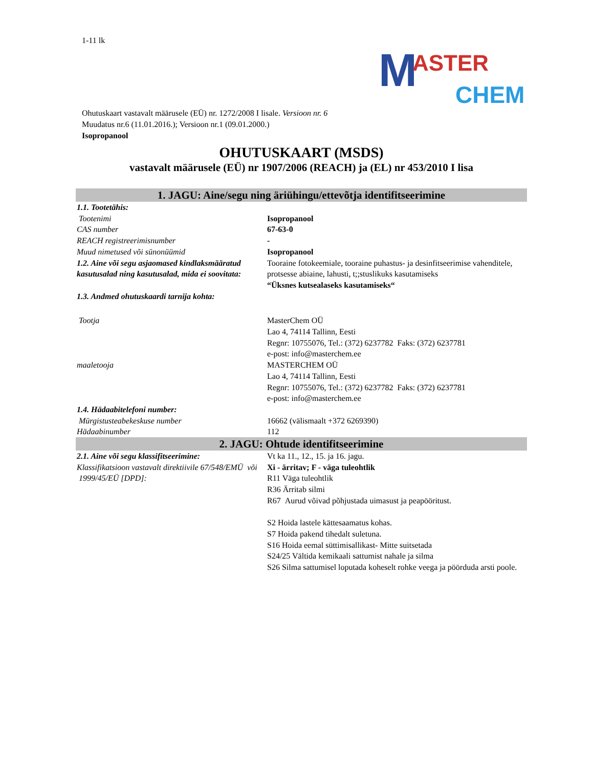M ASTER
CHEM
1-11 lk
Ohutuskaart vastavalt määrusele (EÜ) nr. 1272/2008 I lisale. Versioon nr. 6
Muudatus nr.6 (11.01.2016.); Versioon nr.1 (09.01.2000.)
Isopropanool
OHUTUSKAART (MSDS)
vastavalt määrusele (EÜ) nr 1907/2006 (REACH) ja (EL) nr 453/2010 I lisa
1. JAGU: Aine/segu ning äriühingu/ettevõtja identifitseerimine
| 1.1. Tootetähis: | |
| Tootenimi | Isopropanool |
| CAS number | 67-63-0 |
| REACH registreerimisnumber | - |
| Muud nimetused või sünonüümid | Isopropanool |
| 1.2. Aine või segu asjaomased kindlaksmääratud kasutusalad ning kasutusalad, mida ei soovitata: | Tooraine fotokeemiale, tooraine puhastus- ja desinfitseerimise vahenditele, protsesse abiaine, lahusti, t;;stuslikuks kasutamiseks “Üksnes kutsealaseks kasutamiseks“ |
| 1.3. Andmed ohutuskaardi tarnija kohta: | |
| Tootja | MasterChem OÜ Lao 4, 74114 Tallinn, Eesti Regnr: 10755076, Tel.: (372) 6237782 Faks: (372) 6237781 e-post: info@masterchem.ee |
| maaletooja | MASTERCHEM OÜ Lao 4, 74114 Tallinn, Eesti Regnr: 10755076, Tel.: (372) 6237782 Faks: (372) 6237781 e-post: info@masterchem.ee |
| 1.4. Hädaabitelefoni number: | |
| Mürgistusteabekeskuse number | 16662 (välismaalt +372 6269390) |
| Hädaabinumber | 112 |
2. JAGU: Ohtude identifitseerimine
| 2.1. Aine või segu klassifitseerimine: Klassifikatsioon vastavalt direktiivile 67/548/EMÜ või 1999/45/EÜ [DPD]: | Vt ka 11., 12., 15. ja 16. jagu. Xi - ärritav; F - väga tuleohtlik R11 Väga tuleohtlik R36 Ärritab silmi R67 Aurud võivad põhjustada uimasust ja peapööritust. S2 Hoida lastele kättesaamatus kohas. S7 Hoida pakend tihedalt suletuna. S16 Hoida eemal süttimisallikast- Mitte suitsetada S24/25 Vältida kemikaali sattumist nahale ja silma S26 Silma sattumisel loputada koheselt rohke veega ja pöörduda arsti poole. |